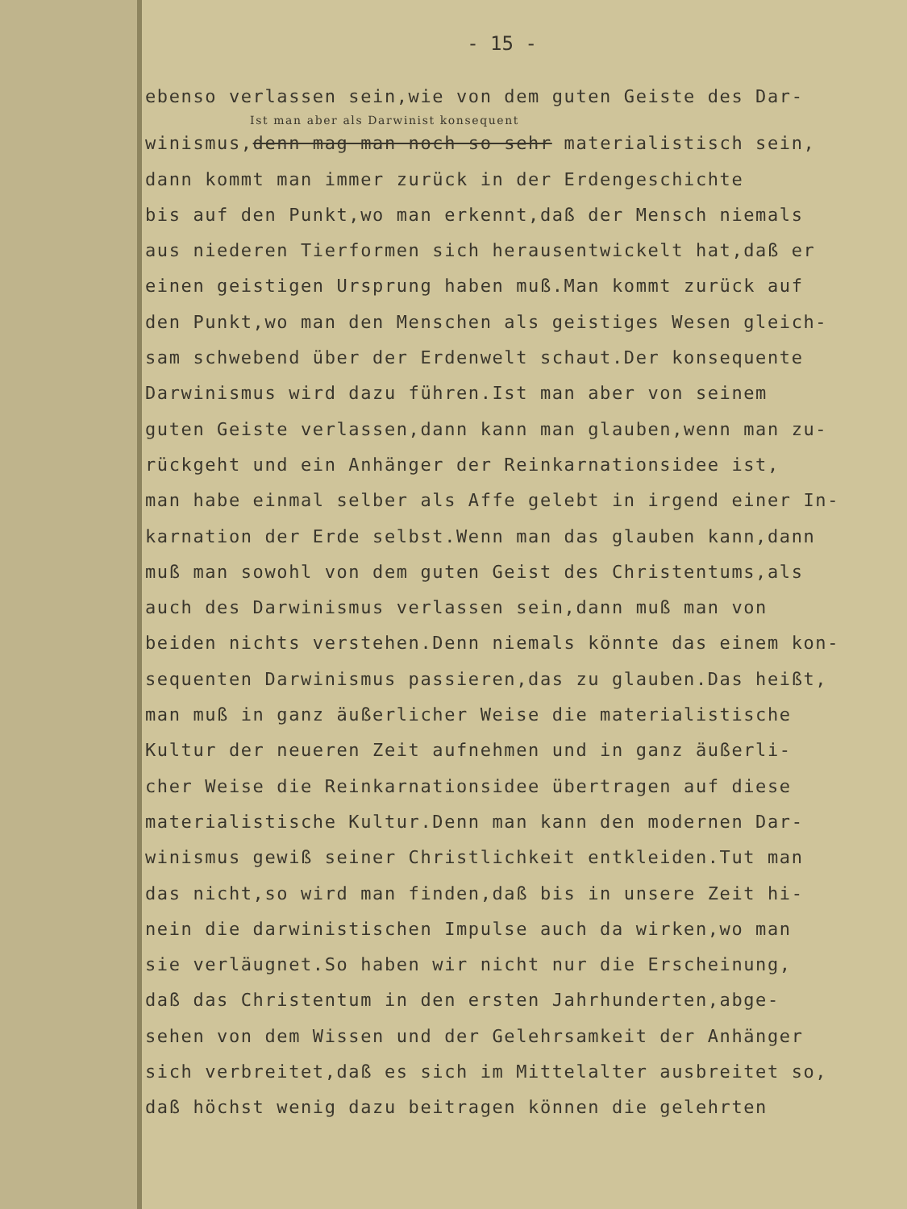- 15 -
ebenso verlassen sein,wie von dem guten Geiste des Dar-
Ist man aber als Darwinist konsequent
winismus,denn mag man noch so sehr materialistisch sein,
dann kommt man immer zurück in der Erdengeschichte
bis auf den Punkt,wo man erkennt,daß der Mensch niemals
aus niederen Tierformen sich herausentwickelt hat,daß er
einen geistigen Ursprung haben muß.Man kommt zurück auf
den Punkt,wo man den Menschen als geistiges Wesen gleich-
sam schwebend über der Erdenwelt schaut.Der konsequente
Darwinismus wird dazu führen.Ist man aber von seinem
guten Geiste verlassen,dann kann man glauben,wenn man zu-
rückgeht und ein Anhänger der Reinkarnationsidee ist,
man habe einmal selber als Affe gelebt in irgend einer In-
karnation der Erde selbst.Wenn man das glauben kann,dann
muß man sowohl von dem guten Geist des Christentums,als
auch des Darwinismus verlassen sein,dann muß man von
beiden nichts verstehen.Denn niemals könnte das einem kon-
sequenten Darwinismus passieren,das zu glauben.Das heißt,
man muß in ganz äußerlicher Weise die materialistische
Kultur der neueren Zeit aufnehmen und in ganz äußerli-
cher Weise die Reinkarnationsidee übertragen auf diese
materialistische Kultur.Denn man kann den modernen Dar-
winismus gewiß seiner Christlichkeit entkleiden.Tut man
das nicht,so wird man finden,daß bis in unsere Zeit hi-
nein die darwinistischen Impulse auch da wirken,wo man
sie verläugnet.So haben wir nicht nur die Erscheinung,
daß das Christentum in den ersten Jahrhunderten,abge-
sehen von dem Wissen und der Gelehrsamkeit der Anhänger
sich verbreitet,daß es sich im Mittelalter ausbreitet so,
daß höchst wenig dazu beitragen können die gelehrten